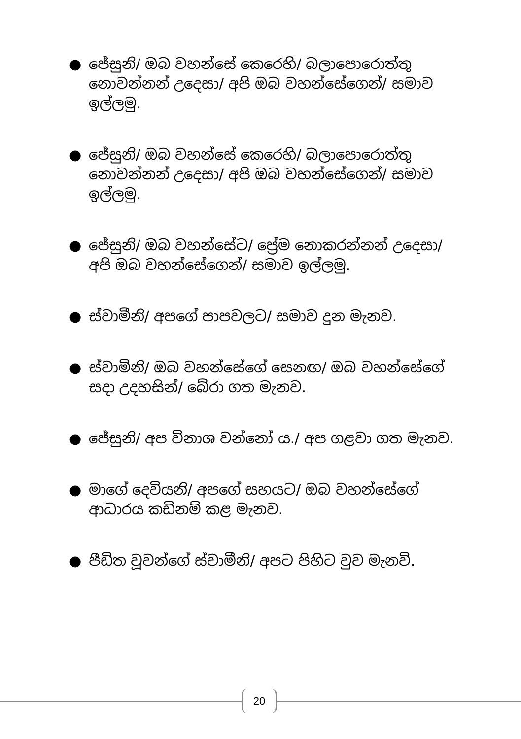● ජේසුනි/ ඔබ වහන්සේ කෙරෙහි/ බලාපොරොත්තු නොවන්නන් උදෙසා/ අපි ඔබ වහන්සේගෙන්/ සමාව ඉල්ලමු.
● ජේසුනි/ ඔබ වහන්සේ කෙරෙහි/ බලාපොරොත්තු නොවන්නන් උදෙසා/ අපි ඔබ වහන්සේගෙන්/ සමාව ඉල්ලමු.
● ජේසුනි/ ඔබ වහන්සේට/ ප්‍රේම නොකරන්නන් උදෙසා/ අපි ඔබ වහන්සේගෙන්/ සමාව ඉල්ලමු.
● ස්වාමීනි/ අපගේ පාපවලට/ සමාව දුන මැනව.
● ස්වාමිනි/ ඔබ වහන්සේගේ සෙනඟ/ ඔබ වහන්සේගේ සදා උදහසින්/ බේරා ගත මැනව.
● ජේසුනි/ අප විනාශ වන්නෝ ය./ අප ගළවා ගත මැනව.
● මාගේ දෙවියනි/ අපගේ සහයට/ ඔබ වහන්සේගේ ආධාරය කඩිනම් කළ මැනව.
● පීඩිත වූවන්ගේ ස්වාමීනි/ අපට පිහිට වුව මැනවි.
20